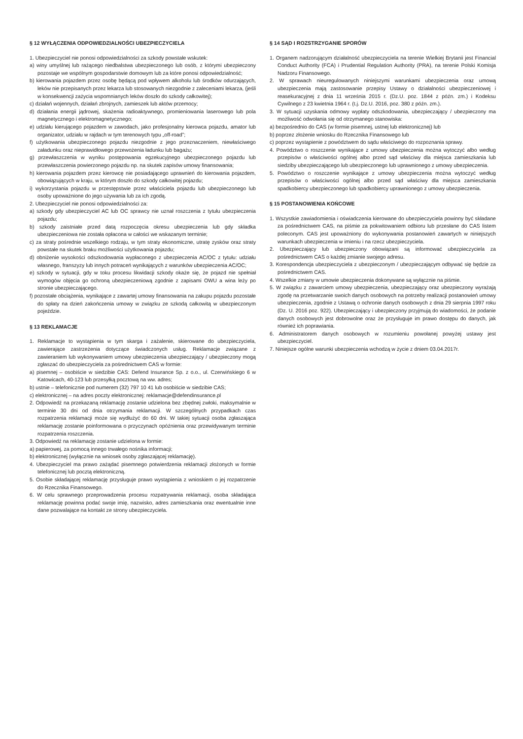§ 12 WYŁĄCZENIA ODPOWIEDZIALNOŚCI UBEZPIECZYCIELA
1. Ubezpieczyciel nie ponosi odpowiedzialności za szkody powstałe wskutek:
a) winy umyślnej lub rażącego niedbalstwa ubezpieczonego lub osób, z którymi ubezpieczony pozostaje we wspólnym gospodarstwie domowym lub za które ponosi odpowiedzialność;
b) kierowania pojazdem przez osobę będącą pod wpływem alkoholu lub środków odurzających, leków nie przepisanych przez lekarza lub stosowanych niezgodnie z zaleceniami lekarza, (jeśli w konsekwencji zażycia wspomnianych leków doszło do szkody całkowitej);
c) działań wojennych, działań zbrojnych, zamieszek lub aktów przemocy;
d) działania energii jądrowej, skażenia radioaktywnego, promieniowania laserowego lub pola magnetycznego i elektromagnetycznego;
e) udziału kierującego pojazdem w zawodach, jako profesjonalny kierowca pojazdu, amator lub organizator, udziału w rajdach w tym terenowych typu „off-road”;
f) użytkowania ubezpieczonego pojazdu niezgodnie z jego przeznaczeniem, niewłaściwego załadunku oraz nieprawidłowego przewożenia ładunku lub bagażu;
g) przewłaszczenia w wyniku postępowania egzekucyjnego ubezpieczonego pojazdu lub przewłaszczenia powierzonego pojazdu np. na skutek zapisów umowy finansowania;
h) kierowania pojazdem przez kierowcę nie posiadającego uprawnień do kierowania pojazdem, obowiązujących w kraju, w którym doszło do szkody całkowitej pojazdu;
i) wykorzystania pojazdu w przestępstwie przez właściciela pojazdu lub ubezpieczonego lub osoby upoważnione do jego używania lub za ich zgodą.
2. Ubezpieczyciel nie ponosi odpowiedzialności za:
a) szkody gdy ubezpieczyciel AC lub OC sprawcy nie uznał roszczenia z tytułu ubezpieczenia pojazdu;
b) szkody zaistniałe przed datą rozpoczęcia okresu ubezpieczenia lub gdy składka ubezpieczeniowa nie została opłacona w całości we wskazanym terminie;
c) za straty pośrednie wszelkiego rodzaju, w tym straty ekonomiczne, utratę zysków oraz straty powstałe na skutek braku możliwości użytkowania pojazdu;
d) obniżenie wysokości odszkodowania wypłaconego z ubezpieczenia AC/OC z tytułu: udziału własnego, franszyzy lub innych potraceń wynikających z warunków ubezpieczenia AC/OC;
e) szkody w sytuacji, gdy w toku procesu likwidacji szkody okaże się, że pojazd nie spełniał wymogów objęcia go ochroną ubezpieczeniową zgodnie z zapisami OWU a wina leży po stronie ubezpieczającego.
f) pozostałe obciążenia, wynikające z zawartej umowy finansowania na zakupu pojazdu pozostałe do spłaty na dzień zakończenia umowy w związku ze szkodą całkowitą w ubezpieczonym pojeździe.
§ 13 REKLAMACJE
1. Reklamacje to wystąpienia w tym skarga i zażalenie, skierowane do ubezpieczyciela, zawierające zastrzeżenia dotyczące świadczonych usług. Reklamacje związane z zawieraniem lub wykonywaniem umowy ubezpieczenia ubezpieczający / ubezpieczony mogą zgłaszać do ubezpieczyciela za pośrednictwem CAS w formie:
a) pisemnej – osobiście w siedzibie CAS: Defend Insurance Sp. z o.o., ul. Czerwińskiego 6 w Katowicach, 40-123 lub przesyłką pocztową na ww. adres;
b) ustnie – telefonicznie pod numerem (32) 797 10 41 lub osobiście w siedzibie CAS;
c) elektronicznej – na adres poczty elektronicznej: reklamacje@defendinsurance.pl
2. Odpowiedź na przekazaną reklamację zostanie udzielona bez zbędnej zwłoki, maksymalnie w terminie 30 dni od dnia otrzymania reklamacji. W szczególnych przypadkach czas rozpatrzenia reklamacji może się wydłużyć do 60 dni. W takiej sytuacji osoba zgłaszająca reklamację zostanie poinformowana o przyczynach opóźnienia oraz przewidywanym terminie rozpatrzenia roszczenia.
3. Odpowiedź na reklamację zostanie udzielona w formie:
a) papierowej, za pomocą innego trwałego nośnika informacji;
b) elektronicznej (wyłącznie na wniosek osoby zgłaszającej reklamację).
4. Ubezpieczyciel ma prawo zażądać pisemnego potwierdzenia reklamacji złożonych w formie telefonicznej lub pocztą elektroniczną.
5. Osobie składającej reklamację przysługuje prawo wystąpienia z wnioskiem o jej rozpatrzenie do Rzecznika Finansowego.
6. W celu sprawnego przeprowadzenia procesu rozpatrywania reklamacji, osoba składająca reklamację powinna podać swoje imię, nazwisko, adres zamieszkania oraz ewentualnie inne dane pozwalające na kontakt ze strony ubezpieczyciela.
§ 14 SĄD I ROZSTRZYGANIE SPORÓW
1. Organem nadzorującym działalność ubezpieczyciela na terenie Wielkiej Brytanii jest Financial Conduct Authority (FCA) i Prudential Regulation Authority (PRA), na terenie Polski Komisja Nadzoru Finansowego.
2. W sprawach nieuregulowanych niniejszymi warunkami ubezpieczenia oraz umową ubezpieczenia mają zastosowanie przepisy Ustawy o działalności ubezpieczeniowej i reasekuracyjnej z dnia 11 września 2015 r. (Dz.U. poz. 1844 z późn. zm.) i Kodeksu Cywilnego z 23 kwietnia 1964 r. (t.j. Dz.U. 2016, poz. 380 z późn. zm.).
3. W sytuacji uzyskania odmowy wypłaty odszkodowania, ubezpieczający / ubezpieczony ma możliwość odwołania się od otrzymanego stanowiska:
a) bezpośrednio do CAS (w formie pisemnej, ustnej lub elektronicznej) lub
b) poprzez złożenie wniosku do Rzecznika Finansowego lub
c) poprzez wystąpienie z powództwem do sądu właściwego do rozpoznania sprawy.
4. Powództwo o roszczenie wynikające z umowy ubezpieczenia można wytoczyć albo według przepisów o właściwości ogólnej albo przed sąd właściwy dla miejsca zamieszkania lub siedziby ubezpieczającego lub ubezpieczonego lub uprawnionego z umowy ubezpieczenia.
5. Powództwo o roszczenie wynikające z umowy ubezpieczenia można wytoczyć według przepisów o właściwości ogólnej albo przed sąd właściwy dla miejsca zamieszkania spadkobiercy ubezpieczonego lub spadkobiercy uprawnionego z umowy ubezpieczenia.
§ 15 POSTANOWIENIA KOŃCOWE
1. Wszystkie zawiadomienia i oświadczenia kierowane do ubezpieczyciela powinny być składane za pośrednictwem CAS, na piśmie za pokwitowaniem odbioru lub przesłane do CAS listem poleconym. CAS jest upoważniony do wykonywania postanowień zawartych w niniejszych warunkach ubezpieczenia w imieniu i na rzecz ubezpieczyciela.
2. Ubezpieczający lub ubezpieczony obowiązani są informować ubezpieczyciela za pośrednictwem CAS o każdej zmianie swojego adresu.
3. Korespondencja ubezpieczyciela z ubezpieczonym / ubezpieczającym odbywać się będzie za pośrednictwem CAS.
4. Wszelkie zmiany w umowie ubezpieczenia dokonywane są wyłącznie na piśmie.
5. W związku z zawarciem umowy ubezpieczenia, ubezpieczający oraz ubezpieczony wyrażają zgodę na przetwarzanie swoich danych osobowych na potrzeby realizacji postanowień umowy ubezpieczenia, zgodnie z Ustawą o ochronie danych osobowych z dnia 29 sierpnia 1997 roku (Dz. U. 2016 poz. 922). Ubezpieczający i ubezpieczony przyjmują do wiadomości, że podanie danych osobowych jest dobrowolne oraz że przysługuje im prawo dostępu do danych, jak również ich poprawiania.
6. Administratorem danych osobowych w rozumieniu powołanej powyżej ustawy jest ubezpieczyciel.
7. Niniejsze ogólne warunki ubezpieczenia wchodzą w życie z dniem 03.04.2017r.